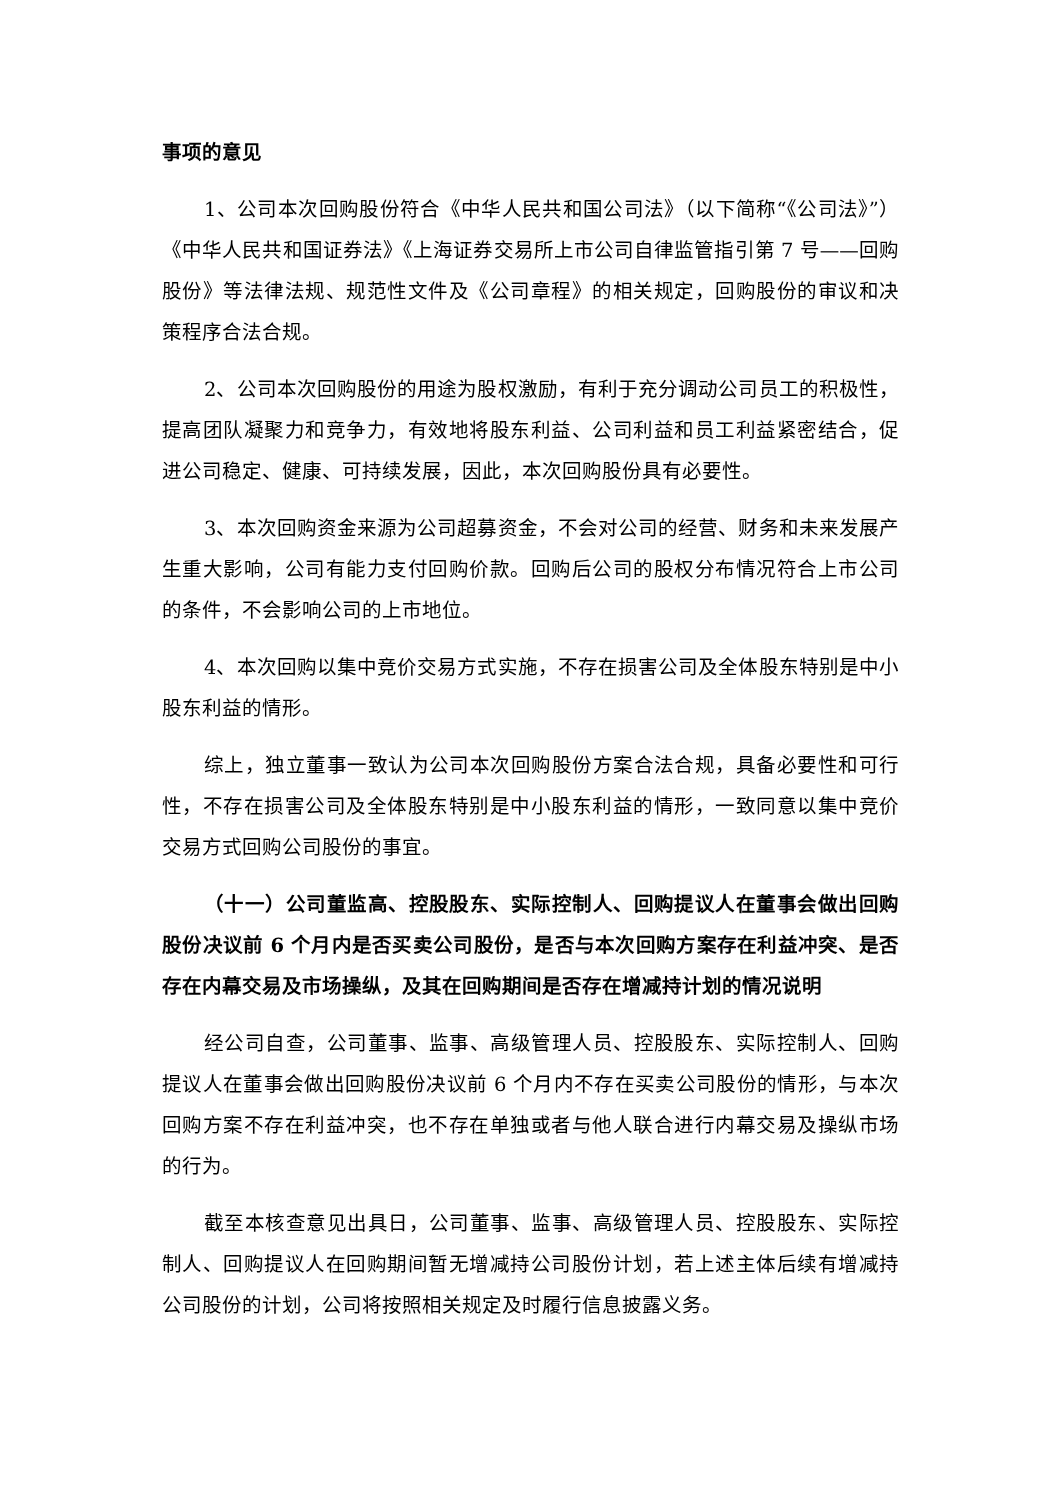事项的意见
1、公司本次回购股份符合《中华人民共和国公司法》（以下简称“《公司法》”）《中华人民共和国证券法》《上海证券交易所上市公司自律监管指引第 7 号——回购股份》等法律法规、规范性文件及《公司章程》的相关规定，回购股份的审议和决策程序合法合规。
2、公司本次回购股份的用途为股权激励，有利于充分调动公司员工的积极性，提高团队凝聚力和竞争力，有效地将股东利益、公司利益和员工利益紧密结合，促进公司稳定、健康、可持续发展，因此，本次回购股份具有必要性。
3、本次回购资金来源为公司超募资金，不会对公司的经营、财务和未来发展产生重大影响，公司有能力支付回购价款。回购后公司的股权分布情况符合上市公司的条件，不会影响公司的上市地位。
4、本次回购以集中竞价交易方式实施，不存在损害公司及全体股东特别是中小股东利益的情形。
综上，独立董事一致认为公司本次回购股份方案合法合规，具备必要性和可行性，不存在损害公司及全体股东特别是中小股东利益的情形，一致同意以集中竞价交易方式回购公司股份的事宜。
（十一）公司董监高、控股股东、实际控制人、回购提议人在董事会做出回购股份决议前 6 个月内是否买卖公司股份，是否与本次回购方案存在利益冲突、是否存在内幕交易及市场操纵，及其在回购期间是否存在增减持计划的情况说明
经公司自查，公司董事、监事、高级管理人员、控股股东、实际控制人、回购提议人在董事会做出回购股份决议前 6 个月内不存在买卖公司股份的情形，与本次回购方案不存在利益冲突，也不存在单独或者与他人联合进行内幕交易及操纵市场的行为。
截至本核查意见出具日，公司董事、监事、高级管理人员、控股股东、实际控制人、回购提议人在回购期间暂无增减持公司股份计划，若上述主体后续有增减持公司股份的计划，公司将按照相关规定及时履行信息披露义务。